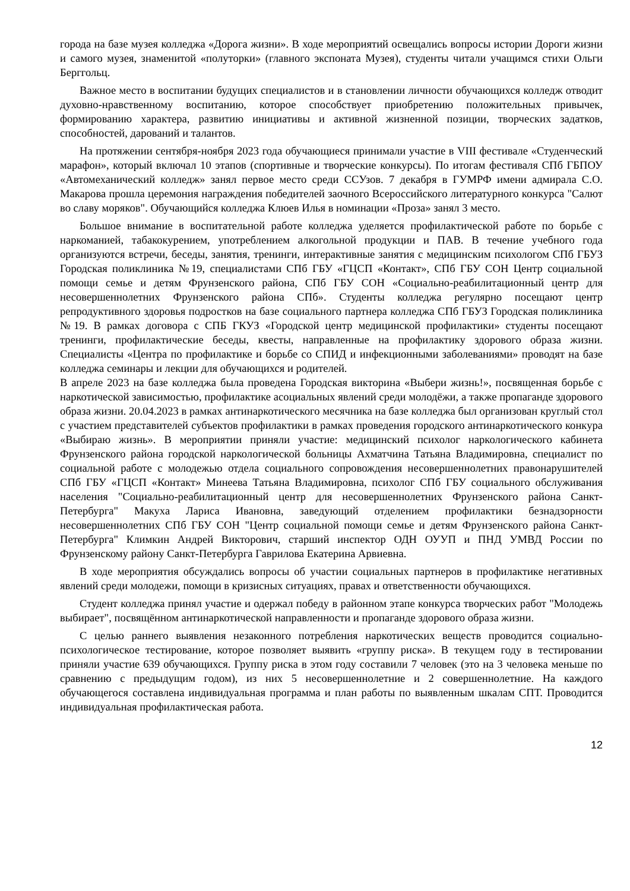города на базе музея колледжа «Дорога жизни». В ходе мероприятий освещались вопросы истории Дороги жизни и самого музея, знаменитой «полуторки» (главного экспоната Музея), студенты читали учащимся стихи Ольги Берггольц.
Важное место в воспитании будущих специалистов и в становлении личности обучающихся колледж отводит духовно-нравственному воспитанию, которое способствует приобретению положительных привычек, формированию характера, развитию инициативы и активной жизненной позиции, творческих задатков, способностей, дарований и талантов.
На протяжении сентября-ноября 2023 года обучающиеся принимали участие в VIII фестивале «Студенческий марафон», который включал 10 этапов (спортивные и творческие конкурсы). По итогам фестиваля СПб ГБПОУ «Автомеханический колледж» занял первое место среди ССУзов. 7 декабря в ГУМРФ имени адмирала С.О. Макарова прошла церемония награждения победителей заочного Всероссийского литературного конкурса "Салют во славу моряков". Обучающийся колледжа Клюев Илья в номинации «Проза» занял 3 место.
Большое внимание в воспитательной работе колледжа уделяется профилактической работе по борьбе с наркоманией, табакокурением, употреблением алкогольной продукции и ПАВ. В течение учебного года организуются встречи, беседы, занятия, тренинги, интерактивные занятия с медицинским психологом СПб ГБУЗ Городская поликлиника №19, специалистами СПб ГБУ «ГЦСП «Контакт», СПб ГБУ СОН Центр социальной помощи семье и детям Фрунзенского района, СПб ГБУ СОН «Социально-реабилитационный центр для несовершеннолетних Фрунзенского района СПб». Студенты колледжа регулярно посещают центр репродуктивного здоровья подростков на базе социального партнера колледжа СПб ГБУЗ Городская поликлиника №19. В рамках договора с СПБ ГКУЗ «Городской центр медицинской профилактики» студенты посещают тренинги, профилактические беседы, квесты, направленные на профилактику здорового образа жизни. Специалисты «Центра по профилактике и борьбе со СПИД и инфекционными заболеваниями» проводят на базе колледжа семинары и лекции для обучающихся и родителей.
В апреле 2023 на базе колледжа была проведена Городская викторина «Выбери жизнь!», посвященная борьбе с наркотической зависимостью, профилактике асоциальных явлений среди молодёжи, а также пропаганде здорового образа жизни. 20.04.2023 в рамках антинаркотического месячника на базе колледжа был организован круглый стол с участием представителей субъектов профилактики в рамках проведения городского антинаркотического конкура «Выбираю жизнь». В мероприятии приняли участие: медицинский психолог наркологического кабинета Фрунзенского района городской наркологической больницы Ахматчина Татьяна Владимировна, специалист по социальной работе с молодежью отдела социального сопровождения несовершеннолетних правонарушителей СПб ГБУ «ГЦСП «Контакт» Минеева Татьяна Владимировна, психолог СПб ГБУ социального обслуживания населения "Социально-реабилитационный центр для несовершеннолетних Фрунзенского района Санкт-Петербурга" Макуха Лариса Ивановна, заведующий отделением профилактики безнадзорности несовершеннолетних СПб ГБУ СОН "Центр социальной помощи семье и детям Фрунзенского района Санкт-Петербурга" Климкин Андрей Викторович, старший инспектор ОДН ОУУП и ПНД УМВД России по Фрунзенскому району Санкт-Петербурга Гаврилова Екатерина Арвиевна.
В ходе мероприятия обсуждались вопросы об участии социальных партнеров в профилактике негативных явлений среди молодежи, помощи в кризисных ситуациях, правах и ответственности обучающихся.
Студент колледжа принял участие и одержал победу в районном этапе конкурса творческих работ "Молодежь выбирает", посвящённом антинаркотической направленности и пропаганде здорового образа жизни.
С целью раннего выявления незаконного потребления наркотических веществ проводится социально-психологическое тестирование, которое позволяет выявить «группу риска». В текущем году в тестировании приняли участие 639 обучающихся. Группу риска в этом году составили 7 человек (это на 3 человека меньше по сравнению с предыдущим годом), из них 5 несовершеннолетние и 2 совершеннолетние. На каждого обучающегося составлена индивидуальная программа и план работы по выявленным шкалам СПТ. Проводится индивидуальная профилактическая работа.
12